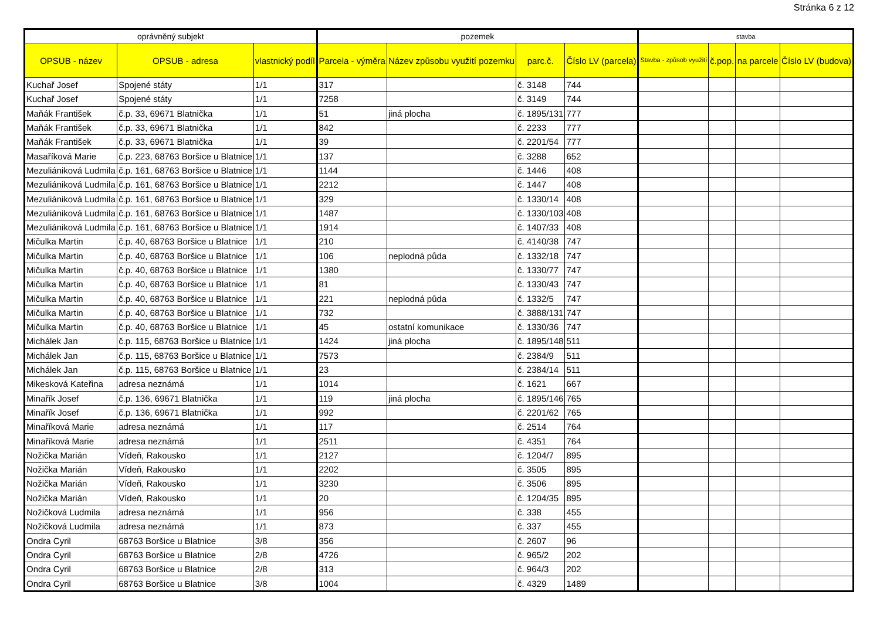Stránka 6 z 12
| oprávněný subjekt | | | pozemek | | | | stavba | | | |
| --- | --- | --- | --- | --- | --- | --- | --- | --- | --- | --- |
| OPSUB - název | OPSUB - adresa | vlastnický podíl | Parcela - výměra | Název způsobu využití pozemku | parc.č. | Číslo LV (parcela) | Stavba - způsob využití | č.pop. | na parcele | Číslo LV (budova) |
| Kuchař Josef | Spojené státy | 1/1 | 317 | | č. 3148 | 744 | | | | |
| Kuchař Josef | Spojené státy | 1/1 | 7258 | | č. 3149 | 744 | | | | |
| Maňák František | č.p. 33, 69671 Blatnička | 1/1 | 51 | jiná plocha | č. 1895/131 | 777 | | | | |
| Maňák František | č.p. 33, 69671 Blatnička | 1/1 | 842 | | č. 2233 | 777 | | | | |
| Maňák František | č.p. 33, 69671 Blatnička | 1/1 | 39 | | č. 2201/54 | 777 | | | | |
| Masaříková Marie | č.p. 223, 68763 Boršice u Blatnice | 1/1 | 137 | | č. 3288 | 652 | | | | |
| Mezuliániková Ludmila | č.p. 161, 68763 Boršice u Blatnice | 1/1 | 1144 | | č. 1446 | 408 | | | | |
| Mezuliániková Ludmila | č.p. 161, 68763 Boršice u Blatnice | 1/1 | 2212 | | č. 1447 | 408 | | | | |
| Mezuliániková Ludmila | č.p. 161, 68763 Boršice u Blatnice | 1/1 | 329 | | č. 1330/14 | 408 | | | | |
| Mezuliániková Ludmila | č.p. 161, 68763 Boršice u Blatnice | 1/1 | 1487 | | č. 1330/103 | 408 | | | | |
| Mezuliániková Ludmila | č.p. 161, 68763 Boršice u Blatnice | 1/1 | 1914 | | č. 1407/33 | 408 | | | | |
| Mičulka Martin | č.p. 40, 68763 Boršice u Blatnice | 1/1 | 210 | | č. 4140/38 | 747 | | | | |
| Mičulka Martin | č.p. 40, 68763 Boršice u Blatnice | 1/1 | 106 | neplodná půda | č. 1332/18 | 747 | | | | |
| Mičulka Martin | č.p. 40, 68763 Boršice u Blatnice | 1/1 | 1380 | | č. 1330/77 | 747 | | | | |
| Mičulka Martin | č.p. 40, 68763 Boršice u Blatnice | 1/1 | 81 | | č. 1330/43 | 747 | | | | |
| Mičulka Martin | č.p. 40, 68763 Boršice u Blatnice | 1/1 | 221 | neplodná půda | č. 1332/5 | 747 | | | | |
| Mičulka Martin | č.p. 40, 68763 Boršice u Blatnice | 1/1 | 732 | | č. 3888/131 | 747 | | | | |
| Mičulka Martin | č.p. 40, 68763 Boršice u Blatnice | 1/1 | 45 | ostatní komunikace | č. 1330/36 | 747 | | | | |
| Michálek Jan | č.p. 115, 68763 Boršice u Blatnice | 1/1 | 1424 | jiná plocha | č. 1895/148 | 511 | | | | |
| Michálek Jan | č.p. 115, 68763 Boršice u Blatnice | 1/1 | 7573 | | č. 2384/9 | 511 | | | | |
| Michálek Jan | č.p. 115, 68763 Boršice u Blatnice | 1/1 | 23 | | č. 2384/14 | 511 | | | | |
| Mikesková Kateřina | adresa neznámá | 1/1 | 1014 | | č. 1621 | 667 | | | | |
| Minařík Josef | č.p. 136, 69671 Blatnička | 1/1 | 119 | jiná plocha | č. 1895/146 | 765 | | | | |
| Minařík Josef | č.p. 136, 69671 Blatnička | 1/1 | 992 | | č. 2201/62 | 765 | | | | |
| Minaříková Marie | adresa neznámá | 1/1 | 117 | | č. 2514 | 764 | | | | |
| Minaříková Marie | adresa neznámá | 1/1 | 2511 | | č. 4351 | 764 | | | | |
| Nožička Marián | Vídeň, Rakousko | 1/1 | 2127 | | č. 1204/7 | 895 | | | | |
| Nožička Marián | Vídeň, Rakousko | 1/1 | 2202 | | č. 3505 | 895 | | | | |
| Nožička Marián | Vídeň, Rakousko | 1/1 | 3230 | | č. 3506 | 895 | | | | |
| Nožička Marián | Vídeň, Rakousko | 1/1 | 20 | | č. 1204/35 | 895 | | | | |
| Nožičková Ludmila | adresa neznámá | 1/1 | 956 | | č. 338 | 455 | | | | |
| Nožičková Ludmila | adresa neznámá | 1/1 | 873 | | č. 337 | 455 | | | | |
| Ondra Cyril | 68763 Boršice u Blatnice | 3/8 | 356 | | č. 2607 | 96 | | | | |
| Ondra Cyril | 68763 Boršice u Blatnice | 2/8 | 4726 | | č. 965/2 | 202 | | | | |
| Ondra Cyril | 68763 Boršice u Blatnice | 2/8 | 313 | | č. 964/3 | 202 | | | | |
| Ondra Cyril | 68763 Boršice u Blatnice | 3/8 | 1004 | | č. 4329 | 1489 | | | | |